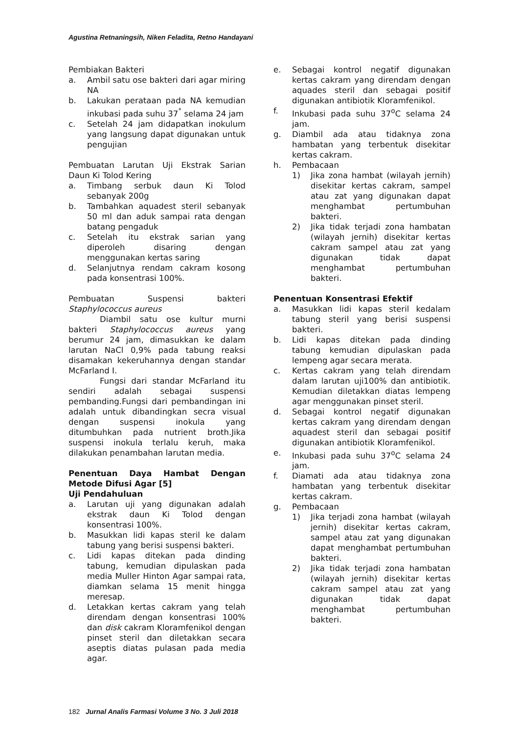Agustina Retnaningsih, Niken Feladita, Retno Handayani
Pembiakan Bakteri
a. Ambil satu ose bakteri dari agar miring NA
b. Lakukan perataan pada NA kemudian inkubasi pada suhu 37<sup>°</sup> selama 24 jam
c. Setelah 24 jam didapatkan inokulum yang langsung dapat digunakan untuk pengujian
Pembuatan Larutan Uji Ekstrak Sarian Daun Ki Tolod Kering
a. Timbang serbuk daun Ki Tolod sebanyak 200g
b. Tambahkan aquadest steril sebanyak 50 ml dan aduk sampai rata dengan batang pengaduk
c. Setelah itu ekstrak sarian yang diperoleh disaring dengan menggunakan kertas saring
d. Selanjutnya rendam cakram kosong pada konsentrasi 100%.
Pembuatan Suspensi bakteri Staphylococcus aureus
Diambil satu ose kultur murni bakteri Staphylococcus aureus yang berumur 24 jam, dimasukkan ke dalam larutan NaCl 0,9% pada tabung reaksi disamakan kekeruhannya dengan standar McFarland I.
Fungsi dari standar McFarland itu sendiri adalah sebagai suspensi pembanding.Fungsi dari pembandingan ini adalah untuk dibandingkan secra visual dengan suspensi inokula yang ditumbuhkan pada nutrient broth.Jika suspensi inokula terlalu keruh, maka dilakukan penambahan larutan media.
Penentuan Daya Hambat Dengan Metode Difusi Agar [5]
Uji Pendahuluan
a. Larutan uji yang digunakan adalah ekstrak daun Ki Tolod dengan konsentrasi 100%.
b. Masukkan lidi kapas steril ke dalam tabung yang berisi suspensi bakteri.
c. Lidi kapas ditekan pada dinding tabung, kemudian dipulaskan pada media Muller Hinton Agar sampai rata, diamkan selama 15 menit hingga meresap.
d. Letakkan kertas cakram yang telah direndam dengan konsentrasi 100% dan disk cakram Kloramfenikol dengan pinset steril dan diletakkan secara aseptis diatas pulasan pada media agar.
e. Sebagai kontrol negatif digunakan kertas cakram yang direndam dengan aquades steril dan sebagai positif digunakan antibiotik Kloramfenikol.
f. Inkubasi pada suhu 37<sup>o</sup>C selama 24 jam.
g. Diambil ada atau tidaknya zona hambatan yang terbentuk disekitar kertas cakram.
h. Pembacaan
1) Jika zona hambat (wilayah jernih) disekitar kertas cakram, sampel atau zat yang digunakan dapat menghambat pertumbuhan bakteri.
2) Jika tidak terjadi zona hambatan (wilayah jernih) disekitar kertas cakram sampel atau zat yang digunakan tidak dapat menghambat pertumbuhan bakteri.
Penentuan Konsentrasi Efektif
a. Masukkan lidi kapas steril kedalam tabung steril yang berisi suspensi bakteri.
b. Lidi kapas ditekan pada dinding tabung kemudian dipulaskan pada lempeng agar secara merata.
c. Kertas cakram yang telah direndam dalam larutan uji100% dan antibiotik. Kemudian diletakkan diatas lempeng agar menggunakan pinset steril.
d. Sebagai kontrol negatif digunakan kertas cakram yang direndam dengan aquadest steril dan sebagai positif digunakan antibiotik Kloramfenikol.
e. Inkubasi pada suhu 37<sup>o</sup>C selama 24 jam.
f. Diamati ada atau tidaknya zona hambatan yang terbentuk disekitar kertas cakram.
g. Pembacaan
1) Jika terjadi zona hambat (wilayah jernih) disekitar kertas cakram, sampel atau zat yang digunakan dapat menghambat pertumbuhan bakteri.
2) Jika tidak terjadi zona hambatan (wilayah jernih) disekitar kertas cakram sampel atau zat yang digunakan tidak dapat menghambat pertumbuhan bakteri.
182 Jurnal Analis Farmasi Volume 3 No. 3 Juli 2018